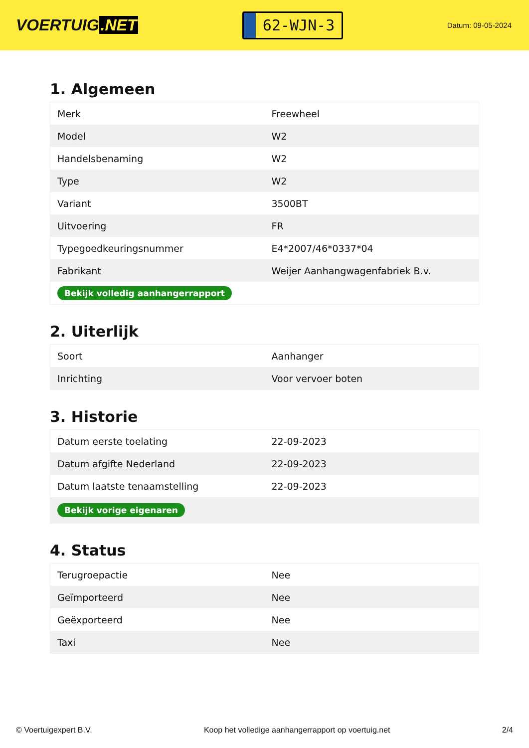VOERTUIG.NET
62-WJN-3
Datum: 09-05-2024
1. Algemeen
| Merk | Freewheel |
| Model | W2 |
| Handelsbenaming | W2 |
| Type | W2 |
| Variant | 3500BT |
| Uitvoering | FR |
| Typegoedkeuringsnummer | E4*2007/46*0337*04 |
| Fabrikant | Weijer Aanhangwagenfabriek B.v. |
| Bekijk volledig aanhangerrapport | |
2. Uiterlijk
| Soort | Aanhanger |
| Inrichting | Voor vervoer boten |
3. Historie
| Datum eerste toelating | 22-09-2023 |
| Datum afgifte Nederland | 22-09-2023 |
| Datum laatste tenaamstelling | 22-09-2023 |
| Bekijk vorige eigenaren | |
4. Status
| Terugroepactie | Nee |
| Geïmporteerd | Nee |
| Geëxporteerd | Nee |
| Taxi | Nee |
© Voertuigexpert B.V. Koop het volledige aanhangerrapport op voertuig.net 2/4